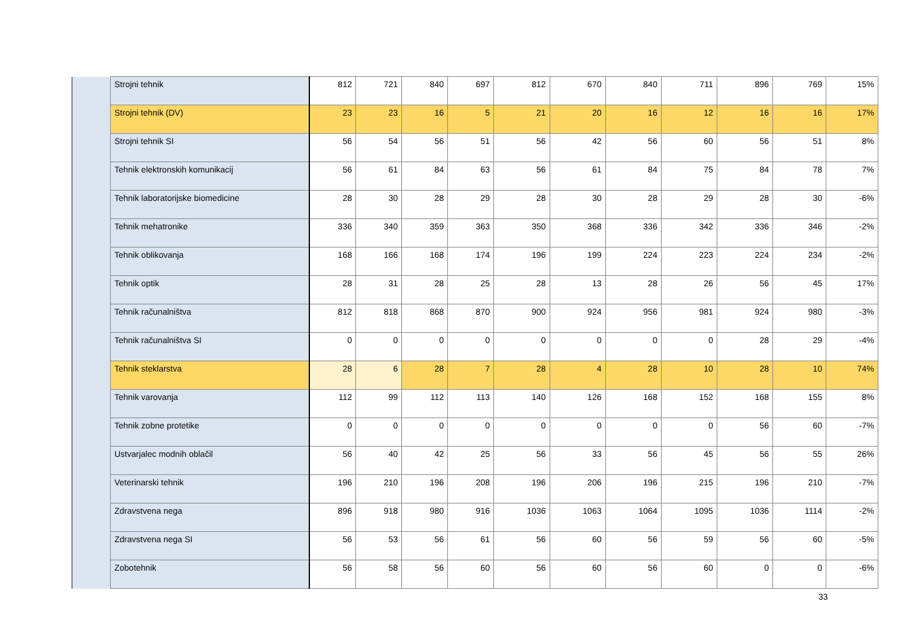| | Strojni tehnik | 812 | 721 | 840 | 697 | 812 | 670 | 840 | 711 | 896 | 769 | 15% |
| | Strojni tehnik (DV) | 23 | 23 | 16 | 5 | 21 | 20 | 16 | 12 | 16 | 16 | 17% |
| | Strojni tehnik SI | 56 | 54 | 56 | 51 | 56 | 42 | 56 | 60 | 56 | 51 | 8% |
| | Tehnik elektronskih komunikacij | 56 | 61 | 84 | 63 | 56 | 61 | 84 | 75 | 84 | 78 | 7% |
| | Tehnik laboratorijske biomedicine | 28 | 30 | 28 | 29 | 28 | 30 | 28 | 29 | 28 | 30 | -6% |
| | Tehnik mehatronike | 336 | 340 | 359 | 363 | 350 | 368 | 336 | 342 | 336 | 346 | -2% |
| | Tehnik oblikovanja | 168 | 166 | 168 | 174 | 196 | 199 | 224 | 223 | 224 | 234 | -2% |
| | Tehnik optik | 28 | 31 | 28 | 25 | 28 | 13 | 28 | 26 | 56 | 45 | 17% |
| | Tehnik računalništva | 812 | 818 | 868 | 870 | 900 | 924 | 956 | 981 | 924 | 980 | -3% |
| | Tehnik računalništva SI | 0 | 0 | 0 | 0 | 0 | 0 | 0 | 0 | 28 | 29 | -4% |
| | Tehnik steklarstva | 28 | 6 | 28 | 7 | 28 | 4 | 28 | 10 | 28 | 10 | 74% |
| | Tehnik varovanja | 112 | 99 | 112 | 113 | 140 | 126 | 168 | 152 | 168 | 155 | 8% |
| | Tehnik zobne protetike | 0 | 0 | 0 | 0 | 0 | 0 | 0 | 0 | 56 | 60 | -7% |
| | Ustvarjalec modnih oblačil | 56 | 40 | 42 | 25 | 56 | 33 | 56 | 45 | 56 | 55 | 26% |
| | Veterinarski tehnik | 196 | 210 | 196 | 208 | 196 | 206 | 196 | 215 | 196 | 210 | -7% |
| | Zdravstvena nega | 896 | 918 | 980 | 916 | 1036 | 1063 | 1064 | 1095 | 1036 | 1114 | -2% |
| | Zdravstvena nega SI | 56 | 53 | 56 | 61 | 56 | 60 | 56 | 59 | 56 | 60 | -5% |
| | Zobotehnik | 56 | 58 | 56 | 60 | 56 | 60 | 56 | 60 | 0 | 0 | -6% |
33